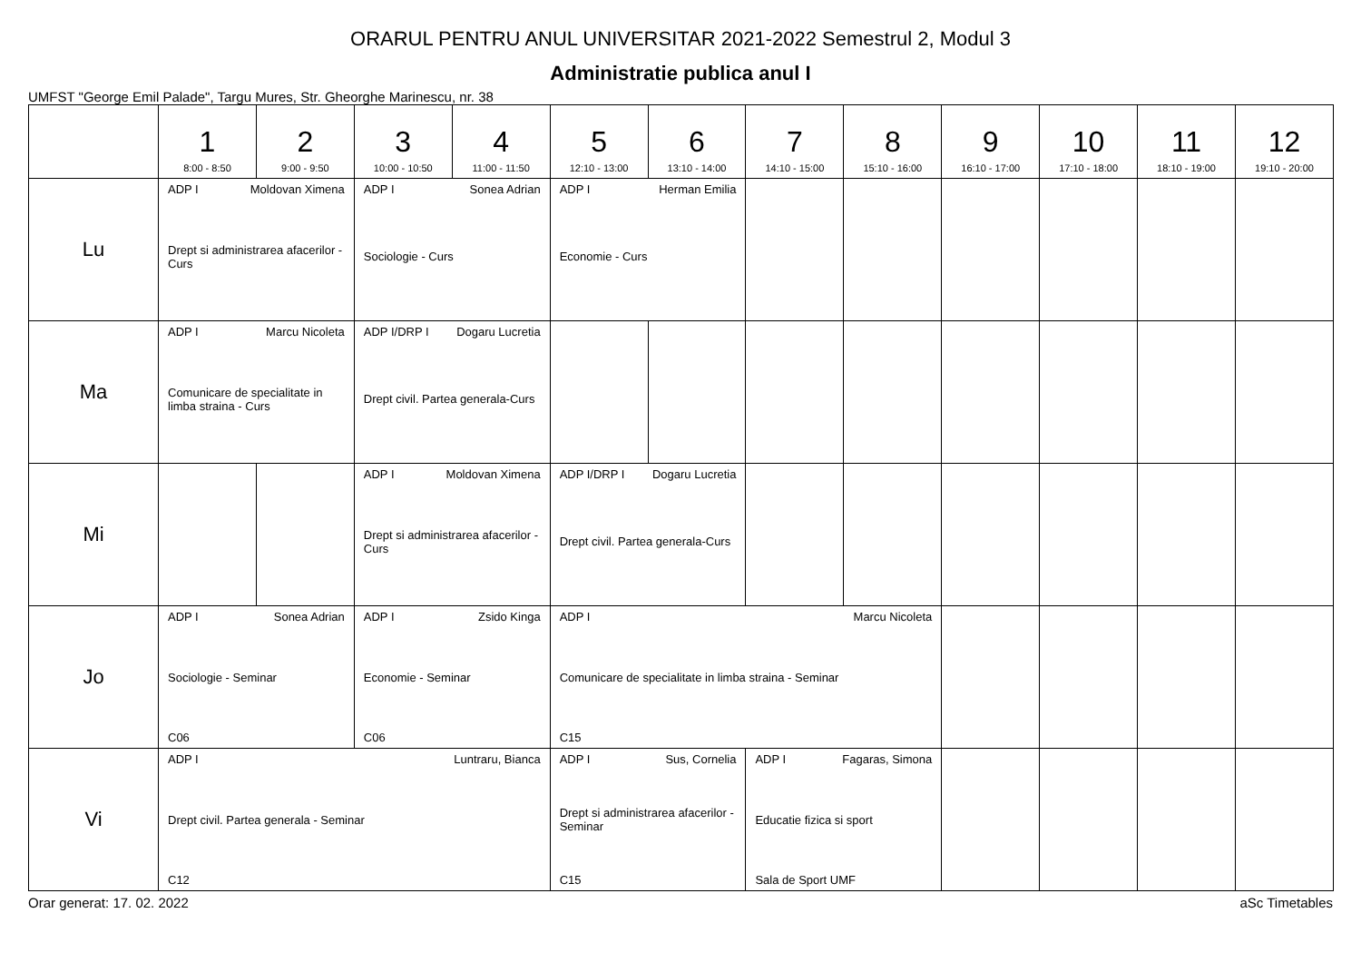ORARUL PENTRU ANUL UNIVERSITAR 2021-2022 Semestrul 2, Modul 3
Administratie publica anul I
UMFST "George Emil Palade", Targu Mures, Str. Gheorghe Marinescu, nr. 38
| | 1 8:00 - 8:50 | 2 9:00 - 9:50 | 3 10:00 - 10:50 | 4 11:00 - 11:50 | 5 12:10 - 13:00 | 6 13:10 - 14:00 | 7 14:10 - 15:00 | 8 15:10 - 16:00 | 9 16:10 - 17:00 | 10 17:10 - 18:00 | 11 18:10 - 19:00 | 12 19:10 - 20:00 |
| --- | --- | --- | --- | --- | --- | --- | --- | --- | --- | --- | --- | --- |
| Lu | ADP I Moldovan Ximena Drept si administrarea afacerilor - Curs | | ADP I Sonea Adrian Sociologie - Curs | | ADP I Herman Emilia Economie - Curs | | | | | | | |
| Ma | ADP I Marcu Nicoleta Comunicare de specialitate in limba straina - Curs | | ADP I/DRP I Dogaru Lucretia Drept civil. Partea generala-Curs | | | | | | | | | |
| Mi | | | ADP I Moldovan Ximena Drept si administrarea afacerilor - Curs | | ADP I/DRP I Dogaru Lucretia Drept civil. Partea generala-Curs | | | | | | | |
| Jo | ADP I Sonea Adrian Sociologie - Seminar C06 | | ADP I Zsido Kinga Economie - Seminar C06 | | ADP I Marcu Nicoleta Comunicare de specialitate in limba straina - Seminar C15 | | | | | | | |
| Vi | ADP I Luntraru, Bianca Drept civil. Partea generala - Seminar C12 | | | | ADP I Sus, Cornelia Drept si administrarea afacerilor - Seminar C15 | | ADP I Fagaras, Simona Educatie fizica si sport Sala de Sport UMF | | | | | |
Orar generat: 17. 02. 2022 aSc Timetables